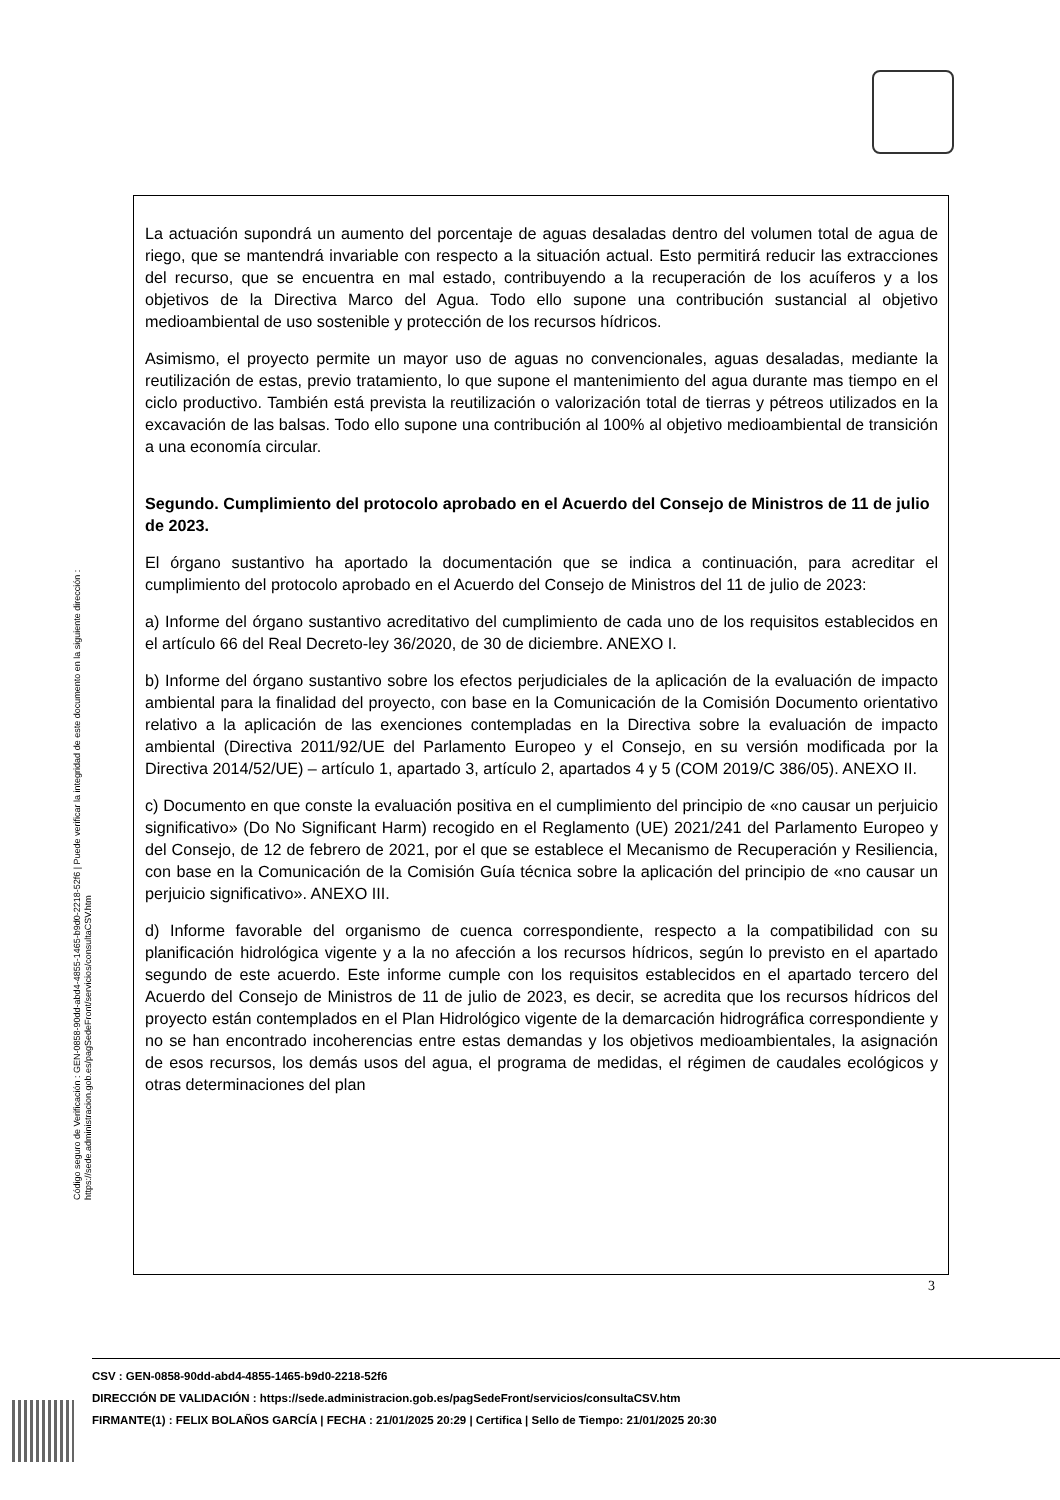Código seguro de Verificación : GEN-0858-90dd-abd4-4855-1465-b9d0-2218-52f6 | Puede verificar la integridad de este documento en la siguiente dirección : https://sede.administracion.gob.es/pagSedeFront/servicios/consultaCSV.htm
La actuación supondrá un aumento del porcentaje de aguas desaladas dentro del volumen total de agua de riego, que se mantendrá invariable con respecto a la situación actual. Esto permitirá reducir las extracciones del recurso, que se encuentra en mal estado, contribuyendo a la recuperación de los acuíferos y a los objetivos de la Directiva Marco del Agua. Todo ello supone una contribución sustancial al objetivo medioambiental de uso sostenible y protección de los recursos hídricos.
Asimismo, el proyecto permite un mayor uso de aguas no convencionales, aguas desaladas, mediante la reutilización de estas, previo tratamiento, lo que supone el mantenimiento del agua durante mas tiempo en el ciclo productivo. También está prevista la reutilización o valorización total de tierras y pétreos utilizados en la excavación de las balsas. Todo ello supone una contribución al 100% al objetivo medioambiental de transición a una economía circular.
Segundo. Cumplimiento del protocolo aprobado en el Acuerdo del Consejo de Ministros de 11 de julio de 2023.
El órgano sustantivo ha aportado la documentación que se indica a continuación, para acreditar el cumplimiento del protocolo aprobado en el Acuerdo del Consejo de Ministros del 11 de julio de 2023:
a) Informe del órgano sustantivo acreditativo del cumplimiento de cada uno de los requisitos establecidos en el artículo 66 del Real Decreto-ley 36/2020, de 30 de diciembre. ANEXO I.
b) Informe del órgano sustantivo sobre los efectos perjudiciales de la aplicación de la evaluación de impacto ambiental para la finalidad del proyecto, con base en la Comunicación de la Comisión Documento orientativo relativo a la aplicación de las exenciones contempladas en la Directiva sobre la evaluación de impacto ambiental (Directiva 2011/92/UE del Parlamento Europeo y el Consejo, en su versión modificada por la Directiva 2014/52/UE) – artículo 1, apartado 3, artículo 2, apartados 4 y 5 (COM 2019/C 386/05). ANEXO II.
c) Documento en que conste la evaluación positiva en el cumplimiento del principio de «no causar un perjuicio significativo» (Do No Significant Harm) recogido en el Reglamento (UE) 2021/241 del Parlamento Europeo y del Consejo, de 12 de febrero de 2021, por el que se establece el Mecanismo de Recuperación y Resiliencia, con base en la Comunicación de la Comisión Guía técnica sobre la aplicación del principio de «no causar un perjuicio significativo». ANEXO III.
d) Informe favorable del organismo de cuenca correspondiente, respecto a la compatibilidad con su planificación hidrológica vigente y a la no afección a los recursos hídricos, según lo previsto en el apartado segundo de este acuerdo. Este informe cumple con los requisitos establecidos en el apartado tercero del Acuerdo del Consejo de Ministros de 11 de julio de 2023, es decir, se acredita que los recursos hídricos del proyecto están contemplados en el Plan Hidrológico vigente de la demarcación hidrográfica correspondiente y no se han encontrado incoherencias entre estas demandas y los objetivos medioambientales, la asignación de esos recursos, los demás usos del agua, el programa de medidas, el régimen de caudales ecológicos y otras determinaciones del plan
3
CSV : GEN-0858-90dd-abd4-4855-1465-b9d0-2218-52f6
DIRECCIÓN DE VALIDACIÓN : https://sede.administracion.gob.es/pagSedeFront/servicios/consultaCSV.htm
FIRMANTE(1) : FELIX BOLAÑOS GARCÍA | FECHA : 21/01/2025 20:29 | Certifica | Sello de Tiempo: 21/01/2025 20:30